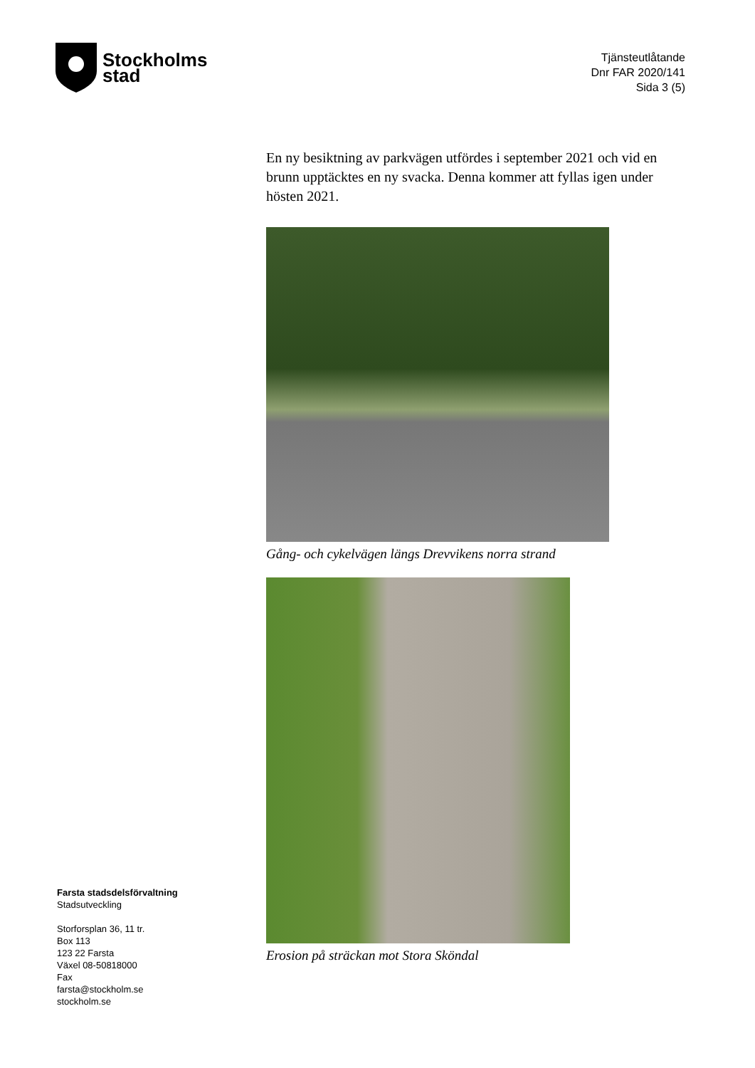Stockholms
stad
Tjänsteutlåtande
Dnr FAR 2020/141
Sida 3 (5)
En ny besiktning av parkvägen utfördes i september 2021 och vid en brunn upptäcktes en ny svacka. Denna kommer att fyllas igen under hösten 2021.
Gång- och cykelvägen längs Drevvikens norra strand
Erosion på sträckan mot Stora Sköndal
Farsta stadsdelsförvaltning
Stadsutveckling
Storforsplan 36, 11 tr.
Box 113
123 22 Farsta
Växel 08-50818000
Fax
farsta@stockholm.se
stockholm.se